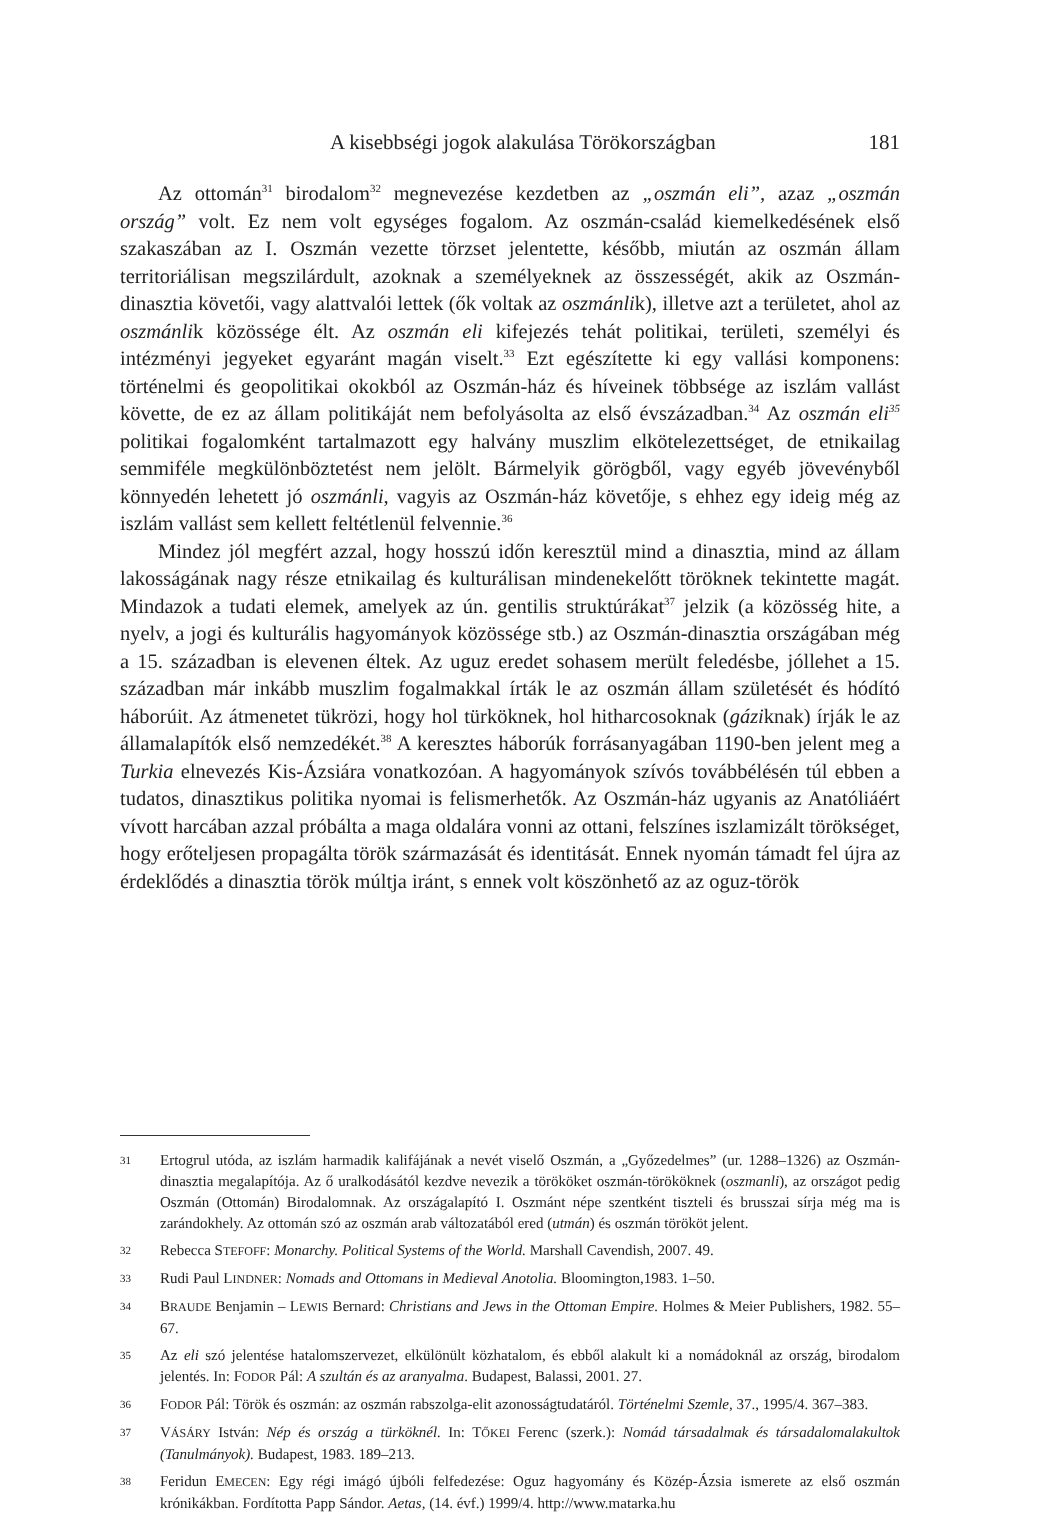A kisebbségi jogok alakulása Törökországban 181
Az ottomán<sup>31</sup> birodalom<sup>32</sup> megnevezése kezdetben az „oszmán eli”, azaz „oszmán ország” volt. Ez nem volt egységes fogalom. Az oszmán-család kiemelkedésének első szakaszában az I. Oszmán vezette törzset jelentette, később, miután az oszmán állam territoriálisan megszilárdult, azoknak a személyeknek az összességét, akik az Oszmán-dinasztia követői, vagy alattvalói lettek (ők voltak az oszmánlik), illetve azt a területet, ahol az oszmánlik közössége élt. Az oszmán eli kifejezés tehát politikai, területi, személyi és intézményi jegyeket egyaránt magán viselt.<sup>33</sup> Ezt egészítette ki egy vallási komponens: történelmi és geopolitikai okokból az Oszmán-ház és híveinek többsége az iszlám vallást követte, de ez az állam politikáját nem befolyásolta az első évszázadban.<sup>34</sup> Az oszmán eli<sup>35</sup> politikai fogalomként tartalmazott egy halvány muszlim elkötelezettséget, de etnikailag semmiféle megkülönböztetést nem jelölt. Bármelyik görögből, vagy egyéb jövevényből könnyedén lehetett jó oszmánli, vagyis az Oszmán-ház követője, s ehhez egy ideig még az iszlám vallást sem kellett feltétlenül felvennie.<sup>36</sup>
Mindez jól megfért azzal, hogy hosszú időn keresztül mind a dinasztia, mind az állam lakosságának nagy része etnikailag és kulturálisan mindenekelőtt töröknek tekintette magát. Mindazok a tudati elemek, amelyek az ún. gentilis struktúrákat<sup>37</sup> jelzik (a közösség hite, a nyelv, a jogi és kulturális hagyományok közössége stb.) az Oszmán-dinasztia országában még a 15. században is elevenen éltek. Az uguz eredet sohasem merült feledésbe, jóllehet a 15. században már inkább muszlim fogalmakkal írták le az oszmán állam születését és hódító háborúit. Az átmenetet tükrözi, hogy hol türköknek, hol hitharcosoknak (gáziknak) írják le az államalapítók első nemzedékét.<sup>38</sup> A keresztes háborúk forrásanyagában 1190-ben jelent meg a Turkia elnevezés Kis-Ázsiára vonatkozóan. A hagyományok szívós továbbélésén túl ebben a tudatos, dinasztikus politika nyomai is felismerhetők. Az Oszmán-ház ugyanis az Anatóliáért vívott harcában azzal próbálta a maga oldalára vonni az ottani, felszínes iszlamizált törökséget, hogy erőteljesen propagálta török származását és identitását. Ennek nyomán támadt fel újra az érdeklődés a dinasztia török múltja iránt, s ennek volt köszönhető az az oguz-török
31 Ertogrul utóda, az iszlám harmadik kalifájának a nevét viselő Oszmán, a „Győzedelmes” (ur. 1288–1326) az Oszmán-dinasztia megalapítója. Az ő uralkodásától kezdve nevezik a törököket oszmán-törököknek (oszmanli), az országot pedig Oszmán (Ottomán) Birodalomnak. Az országalapító I. Oszmánt népe szentként tiszteli és brusszai sírja még ma is zarándokhely. Az ottomán szó az oszmán arab változatából ered (utmán) és oszmán törököt jelent.
32 Rebecca STEFOFF: Monarchy. Political Systems of the World. Marshall Cavendish, 2007. 49.
33 Rudi Paul LINDNER: Nomads and Ottomans in Medieval Anotolia. Bloomington,1983. 1–50.
34 BRAUDE Benjamin – LEWIS Bernard: Christians and Jews in the Ottoman Empire. Holmes & Meier Publishers, 1982. 55–67.
35 Az eli szó jelentése hatalomszervezet, elkülönült közhatalom, és ebből alakult ki a nomádoknál az ország, birodalom jelentés. In: FODOR Pál: A szultán és az aranyalma. Budapest, Balassi, 2001. 27.
36 FODOR Pál: Török és oszmán: az oszmán rabszolga-elit azonosságtudatáról. Történelmi Szemle, 37., 1995/4. 367–383.
37 VÁSÁRY István: Nép és ország a türköknél. In: TŐKEI Ferenc (szerk.): Nomád társadalmak és társadalomalakultok (Tanulmányok). Budapest, 1983. 189–213.
38 Feridun EMECEN: Egy régi imágó újbóli felfedezése: Oguz hagyomány és Közép-Ázsia ismerete az első oszmán krónikákban. Fordította Papp Sándor. Aetas, (14. évf.) 1999/4. http://www.matarka.hu